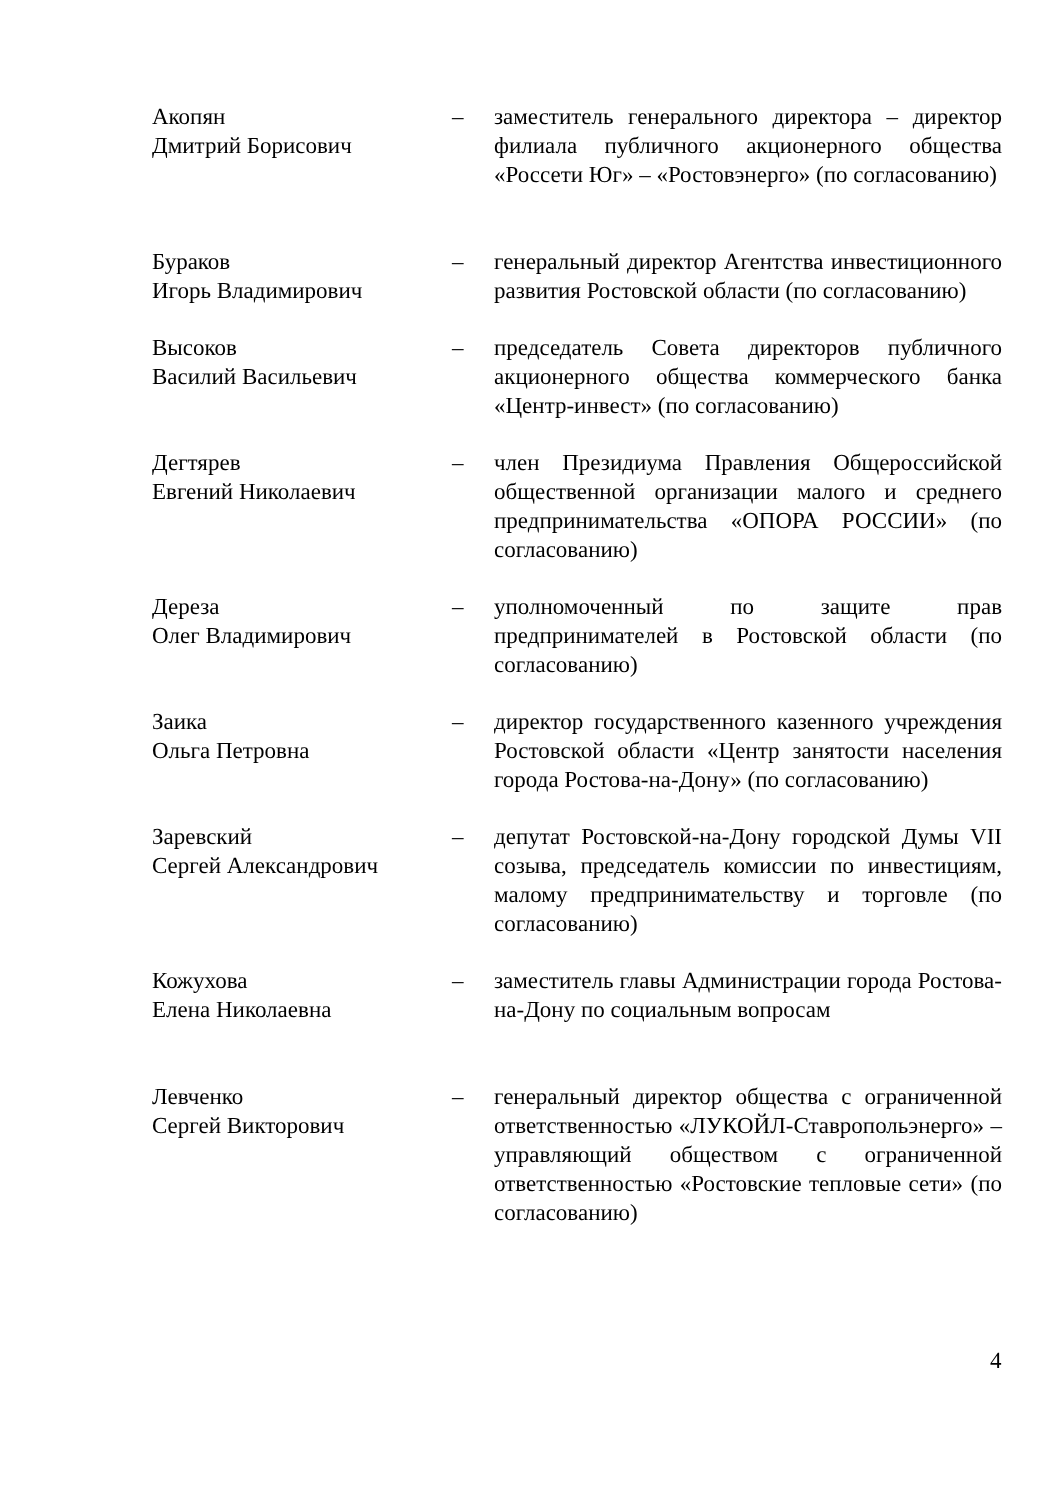Акопян
Дмитрий Борисович
– заместитель генерального директора – директор филиала публичного акционерного общества «Россети Юг» – «Ростовэнерго» (по согласованию)
Бураков
Игорь Владимирович
– генеральный директор Агентства инвестиционного развития Ростовской области (по согласованию)
Высоков
Василий Васильевич
– председатель Совета директоров публичного акционерного общества коммерческого банка «Центр-инвест» (по согласованию)
Дегтярев
Евгений Николаевич
– член Президиума Правления Общероссийской общественной организации малого и среднего предпринимательства «ОПОРА РОССИИ» (по согласованию)
Дереза
Олег Владимирович
– уполномоченный по защите прав предпринимателей в Ростовской области (по согласованию)
Заика
Ольга Петровна
– директор государственного казенного учреждения Ростовской области «Центр занятости населения города Ростова-на-Дону» (по согласованию)
Заревский
Сергей Александрович
– депутат Ростовской-на-Дону городской Думы VII созыва, председатель комиссии по инвестициям, малому предпринимательству и торговле (по согласованию)
Кожухова
Елена Николаевна
– заместитель главы Администрации города Ростова-на-Дону по социальным вопросам
Левченко
Сергей Викторович
– генеральный директор общества с ограниченной ответственностью «ЛУКОЙЛ-Ставропольэнерго» – управляющий обществом с ограниченной ответственностью «Ростовские тепловые сети» (по согласованию)
4